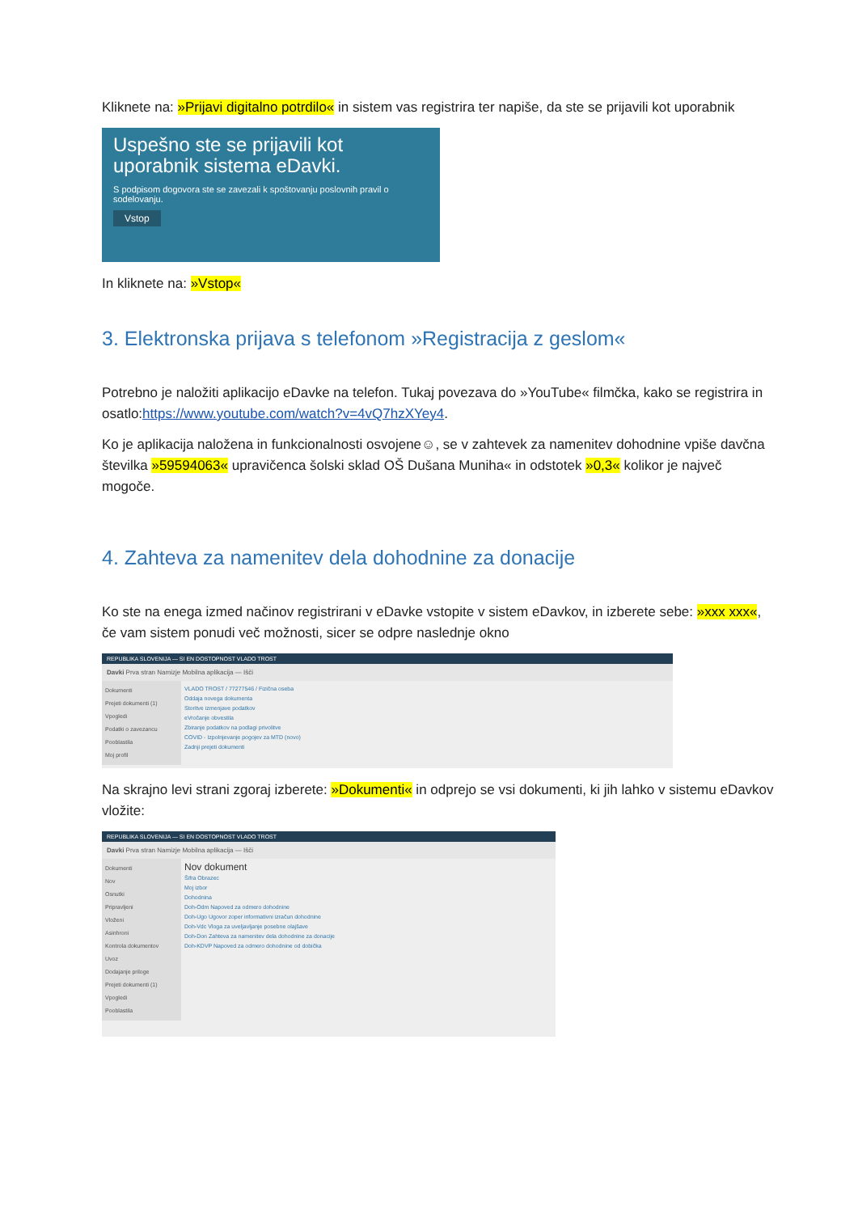Kliknete na: »Prijavi digitalno potrdilo« in sistem vas registrira ter napiše, da ste se prijavili kot uporabnik
Uspešno ste se prijavili kot uporabnik sistema eDavki.
S podpisom dogovora ste se zavezali k spoštovanju poslovnih pravil o sodelovanju.
Vstop
In kliknete na: »Vstop«
3. Elektronska prijava s telefonom »Registracija z geslom«
Potrebno je naložiti aplikacijo eDavke na telefon. Tukaj povezava do »YouTube« filmčka, kako se registrira in osatlo:https://www.youtube.com/watch?v=4vQ7hzXYey4.
Ko je aplikacija naložena in funkcionalnosti osvojene☺, se v zahtevek za namenitev dohodnine vpiše davčna številka »59594063« upravičenca šolski sklad OŠ Dušana Muniha« in odstotek »0,3« kolikor je največ mogoče.
4. Zahteva za namenitev dela dohodnine za donacije
Ko ste na enega izmed načinov registrirani v eDavke vstopite v sistem eDavkov, in izberete sebe: »xxx xxx«, če vam sistem ponudi več možnosti, sicer se odpre naslednje okno
REPUBLIKA SLOVENIJA — SI EN DOSTOPNOST VLADO TROST
Davki Prva stran Namizje Mobilna aplikacija — Išči
Dokumenti
Prejeti dokumenti (1)
Vpogledi
Podatki o zavezancu
Pooblastila
Moj profil
VLADO TROST / 77277546 / Fizična oseba
Oddaja novega dokumenta
Storitve izmenjave podatkov
eVročanje obvestila
Zbiranje podatkov na podlagi privolitve
COVID - Izpolnjevanje pogojev za MTD (novo)
Zadnji prejeti dokumenti
Na skrajno levi strani zgoraj izberete: »Dokumenti« in odprejo se vsi dokumenti, ki jih lahko v sistemu eDavkov vložite:
REPUBLIKA SLOVENIJA — SI EN DOSTOPNOST VLADO TROST
Davki Prva stran Namizje Mobilna aplikacija — Išči
Dokumenti
Nov
Osnutki
Pripravljeni
Vloženi
Asinhroni
Kontrola dokumentov
Uvoz
Dodajanje priloge
Prejeti dokumenti (1)
Vpogledi
Pooblastila
Nov dokument
Šifra Obrazec
Moj izbor
Dohodnina
Doh-Odm Napoved za odmero dohodnine
Doh-Ugo Ugovor zoper informativni izračun dohodnine
Doh-Vdc Vloga za uveljavljanje posebne olajšave
Doh-Don Zahteva za namenitev dela dohodnine za donacije
Doh-KDVP Napoved za odmero dohodnine od dobička